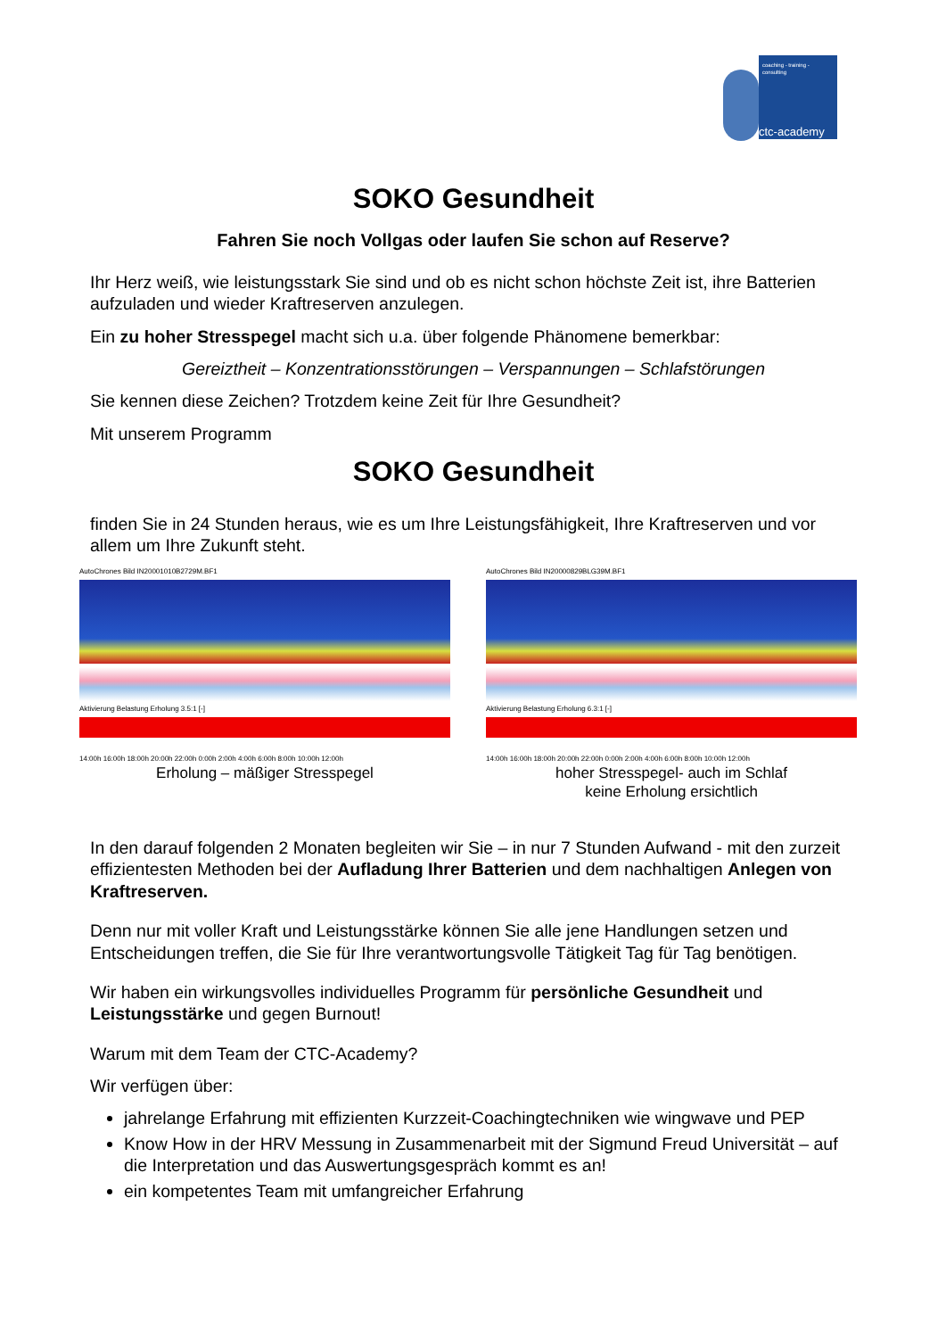coaching - training - consulting
ctc-academy
SOKO Gesundheit
Fahren Sie noch Vollgas oder laufen Sie schon auf Reserve?
Ihr Herz weiß, wie leistungsstark Sie sind und ob es nicht schon höchste Zeit ist, ihre Batterien aufzuladen und wieder Kraftreserven anzulegen.
Ein zu hoher Stresspegel macht sich u.a. über folgende Phänomene bemerkbar:
Gereiztheit – Konzentrationsstörungen – Verspannungen – Schlafstörungen
Sie kennen diese Zeichen? Trotzdem keine Zeit für Ihre Gesundheit?
Mit unserem Programm
SOKO Gesundheit
finden Sie in 24 Stunden heraus, wie es um Ihre Leistungsfähigkeit, Ihre Kraftreserven und vor allem um Ihre Zukunft steht.
AutoChrones Bild IN20001010B2729M.BF1
Aktivierung Belastung Erholung 3.5:1 [-]
14:00h 16:00h 18:00h 20:00h 22:00h 0:00h 2:00h 4:00h 6:00h 8:00h 10:00h 12:00h
Erholung – mäßiger Stresspegel
AutoChrones Bild IN20000829BLG39M.BF1
Aktivierung Belastung Erholung 6.3:1 [-]
14:00h 16:00h 18:00h 20:00h 22:00h 0:00h 2:00h 4:00h 6:00h 8:00h 10:00h 12:00h
hoher Stresspegel- auch im Schlaf
keine Erholung ersichtlich
In den darauf folgenden 2 Monaten begleiten wir Sie – in nur 7 Stunden Aufwand - mit den zurzeit effizientesten Methoden bei der Aufladung Ihrer Batterien und dem nachhaltigen Anlegen von Kraftreserven.
Denn nur mit voller Kraft und Leistungsstärke können Sie alle jene Handlungen setzen und Entscheidungen treffen, die Sie für Ihre verantwortungsvolle Tätigkeit Tag für Tag benötigen.
Wir haben ein wirkungsvolles individuelles Programm für persönliche Gesundheit und Leistungsstärke und gegen Burnout!
Warum mit dem Team der CTC-Academy?
Wir verfügen über:
jahrelange Erfahrung mit effizienten Kurzzeit-Coachingtechniken wie wingwave und PEP
Know How in der HRV Messung in Zusammenarbeit mit der Sigmund Freud Universität – auf die Interpretation und das Auswertungsgespräch kommt es an!
ein kompetentes Team mit umfangreicher Erfahrung